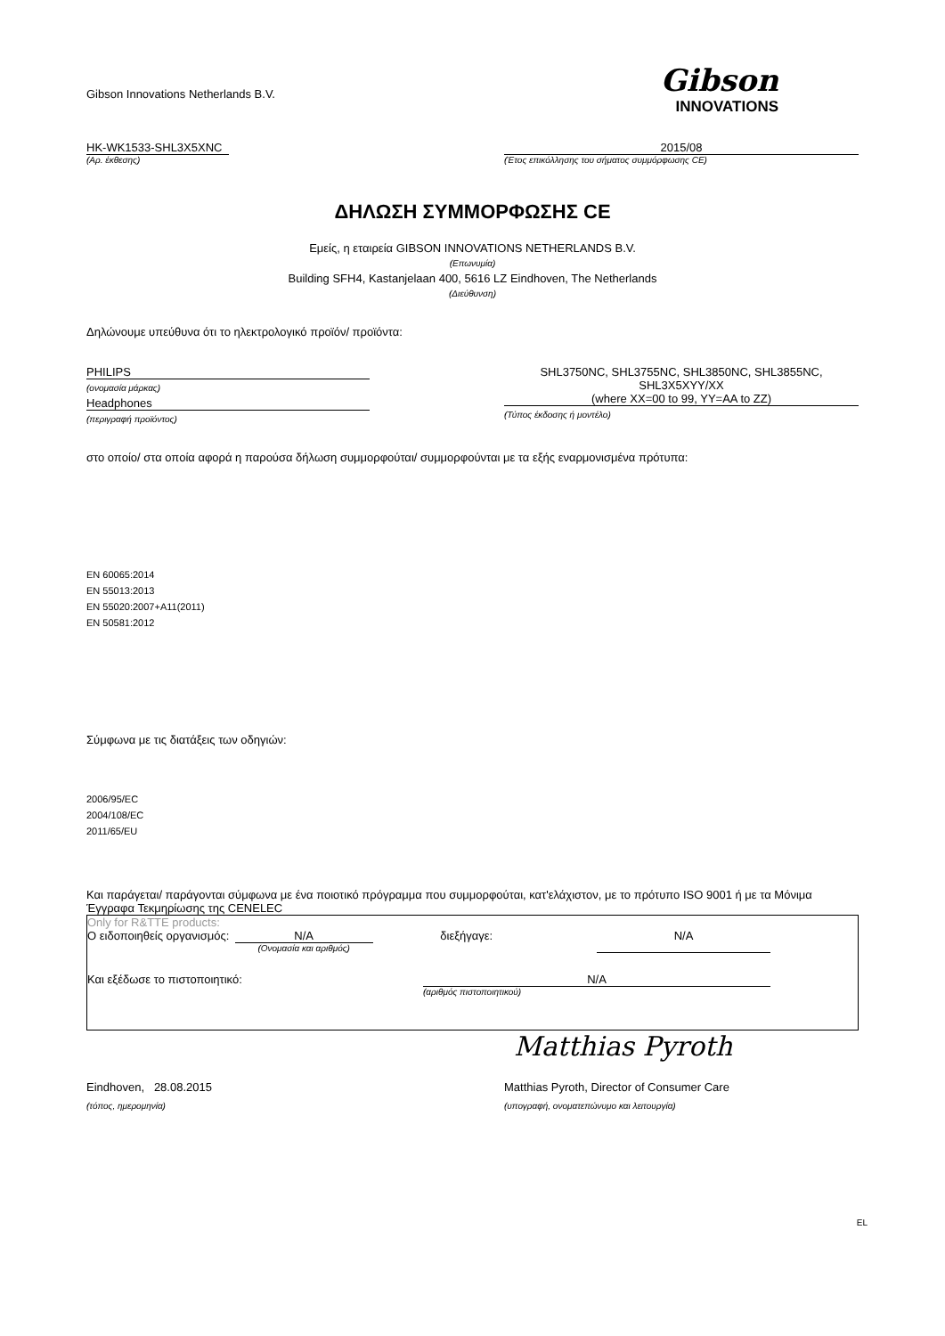Gibson Innovations Netherlands B.V.
Gibson
INNOVATIONS
HK-WK1533-SHL3X5XNC 2015/08
(Αρ. έκθεσης) (Έτος επικόλλησης του σήματος συμμόρφωσης CE)
ΔΗΛΩΣΗ ΣΥΜΜΟΡΦΩΣΗΣ CE
Εμείς, η εταιρεία GIBSON INNOVATIONS NETHERLANDS B.V.
(Επωνυμία)
Building SFH4, Kastanjelaan 400, 5616 LZ Eindhoven, The Netherlands
(Διεύθυνση)
Δηλώνουμε υπεύθυνα ότι το ηλεκτρολογικό προϊόν/ προϊόντα:
PHILIPS
(ονομασία μάρκας)
Headphones
(περιγραφή προϊόντος)
SHL3750NC, SHL3755NC, SHL3850NC, SHL3855NC,
SHL3X5XYY/XX
(where XX=00 to 99, YY=AA to ZZ)
(Τύπος έκδοσης ή μοντέλο)
στο οποίο/ στα οποία αφορά η παρούσα δήλωση συμμορφούται/ συμμορφούνται με τα εξής εναρμονισμένα πρότυπα:
EN 60065:2014
EN 55013:2013
EN 55020:2007+A11(2011)
EN 50581:2012
Σύμφωνα με τις διατάξεις των οδηγιών:
2006/95/EC
2004/108/EC
2011/65/EU
Και παράγεται/ παράγονται σύμφωνα με ένα ποιοτικό πρόγραμμα που συμμορφούται, κατ'ελάχιστον, με το πρότυπο ISO 9001 ή με τα Μόνιμα Έγγραφα Τεκμηρίωσης της CENELEC
Only for R&TTE products:
Ο ειδοποιηθείς οργανισμός:
N/A
(Ονομασία και αριθμός)
διεξήγαγε: N/A
Και εξέδωσε το πιστοποιητικό: N/A
(αριθμός πιστοποιητικού)
Matthias Pyroth
Eindhoven, 28.08.2015 Matthias Pyroth, Director of Consumer Care
(τόπος, ημερομηνία) (υπογραφή, ονοματεπώνυμο και λειτουργία)
EL